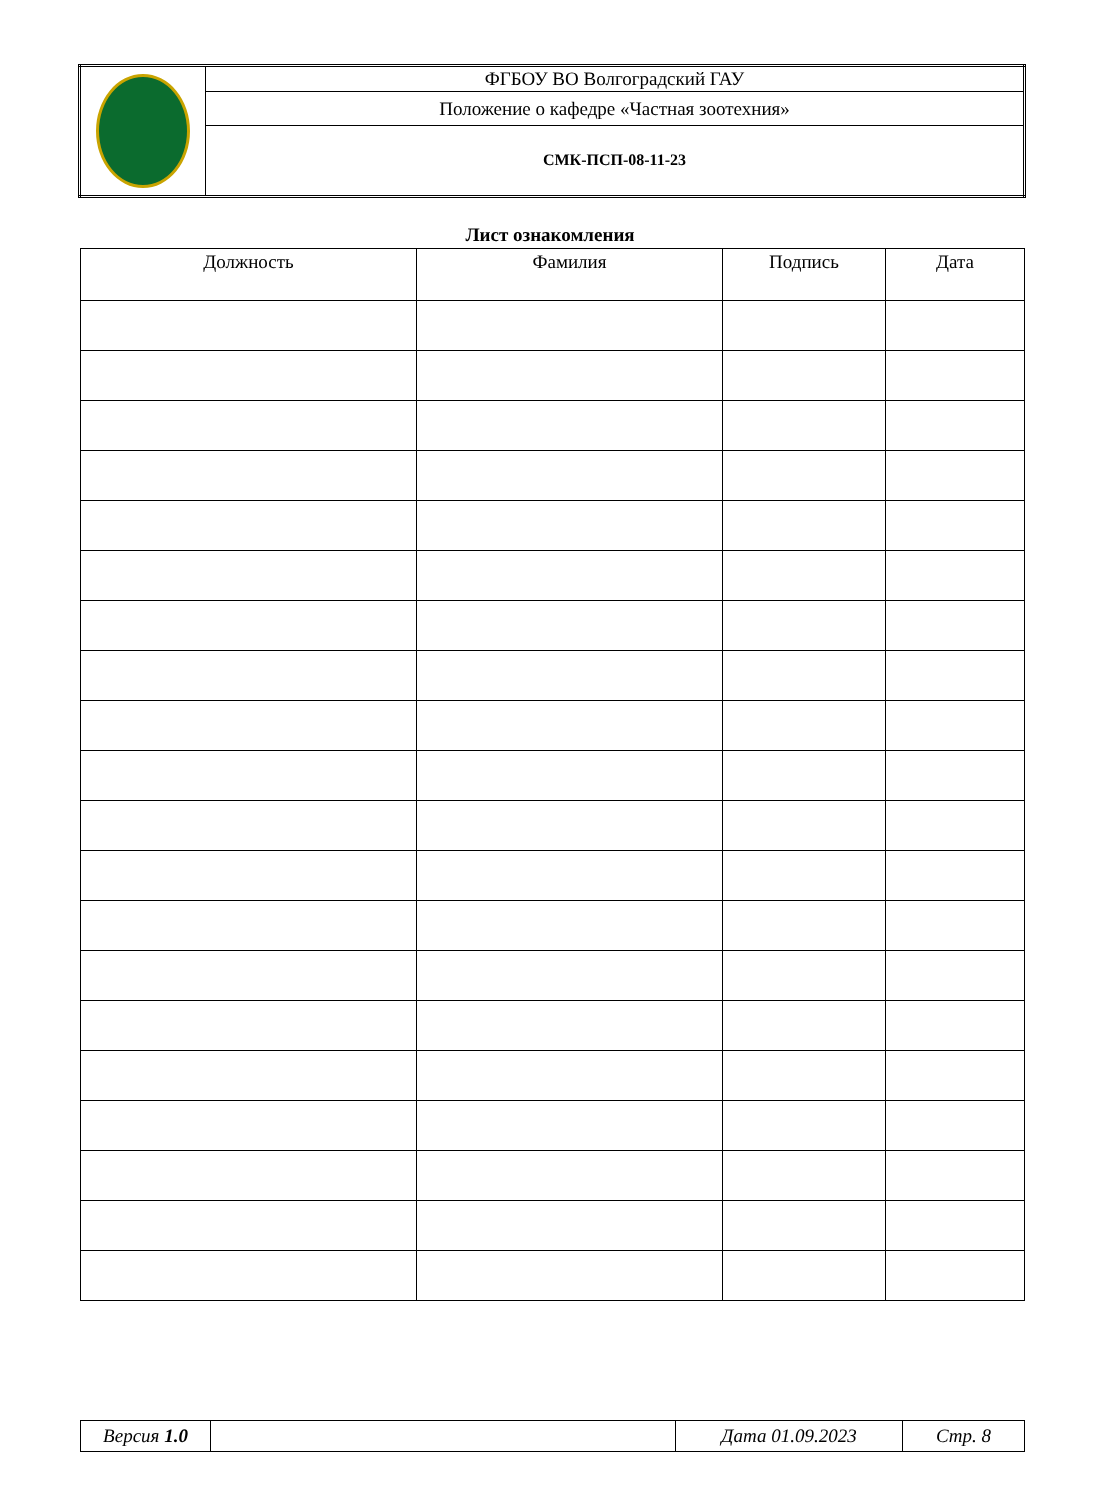| | ФГБОУ ВО Волгоградский ГАУ |
| | Положение о кафедре «Частная зоотехния» |
| | СМК-ПСП-08-11-23 |
Лист ознакомления
| Должность | Фамилия | Подпись | Дата |
| --- | --- | --- | --- |
| Версия 1.0 | | Дата 01.09.2023 | Стр. 8 |